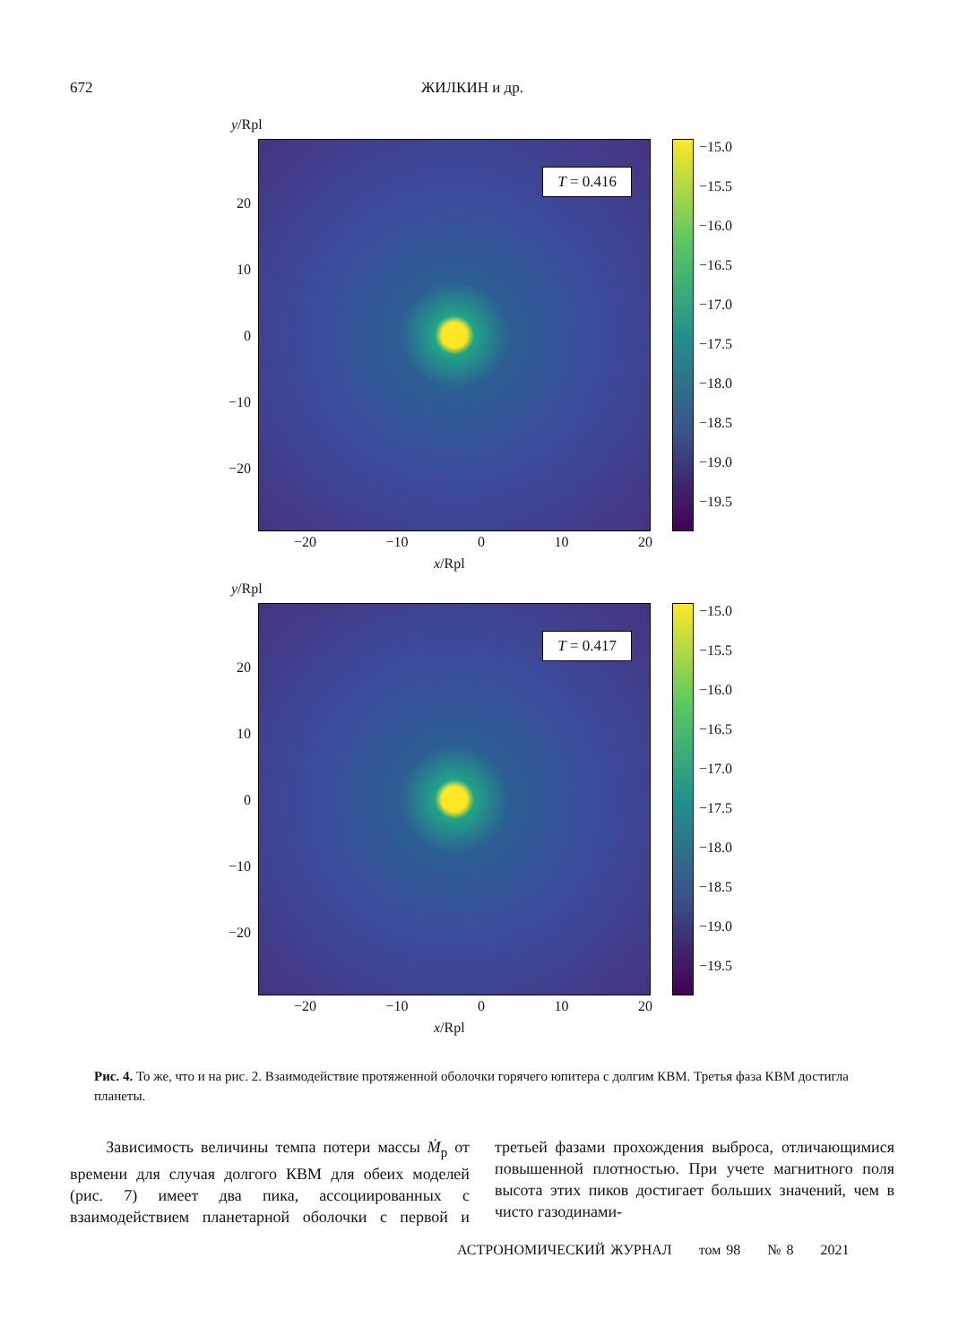672 ЖИЛКИН и др.
y/Rpl
T = 0.416
20
10
0
−10
−20
−15.0
−15.5
−16.0
−16.5
−17.0
−17.5
−18.0
−18.5
−19.0
−19.5
−20 −10 0 10 20
x/Rpl
y/Rpl
T = 0.417
20
10
0
−10
−20
−15.0
−15.5
−16.0
−16.5
−17.0
−17.5
−18.0
−18.5
−19.0
−19.5
−20 −10 0 10 20
x/Rpl
Рис. 4. То же, что и на рис. 2. Взаимодействие протяженной оболочки горячего юпитера с долгим КВМ. Третья фаза КВМ достигла планеты.
Зависимость величины темпа потери массы Ṁ<sub>p</sub> от времени для случая долгого КВМ для обеих моделей (рис. 7) имеет два пика, ассоциированных с взаимодействием планетарной оболочки с первой и третьей фазами прохождения выброса, отличающимися повышенной плотностью. При учете магнитного поля высота этих пиков достигает больших значений, чем в чисто газодинами-
АСТРОНОМИЧЕСКИЙ ЖУРНАЛ том 98 № 8 2021